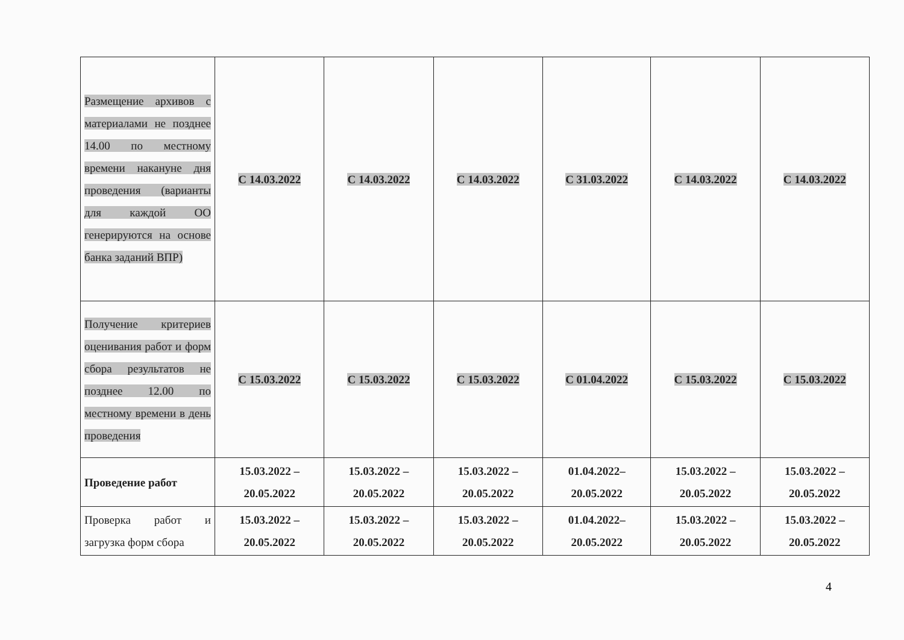| Размещение архивов с материалами не позднее 14.00 по местному времени накануне дня проведения (варианты для каждой ОО генерируются на основе банка заданий ВПР) | С 14.03.2022 | С 14.03.2022 | С 14.03.2022 | С 31.03.2022 | С 14.03.2022 | С 14.03.2022 |
| Получение критериев оценивания работ и форм сбора результатов не позднее 12.00 по местному времени в день проведения | С 15.03.2022 | С 15.03.2022 | С 15.03.2022 | С 01.04.2022 | С 15.03.2022 | С 15.03.2022 |
| Проведение работ | 15.03.2022 – 20.05.2022 | 15.03.2022 – 20.05.2022 | 15.03.2022 – 20.05.2022 | 01.04.2022– 20.05.2022 | 15.03.2022 – 20.05.2022 | 15.03.2022 – 20.05.2022 |
| Проверка работ и загрузка форм сбора | 15.03.2022 – 20.05.2022 | 15.03.2022 – 20.05.2022 | 15.03.2022 – 20.05.2022 | 01.04.2022– 20.05.2022 | 15.03.2022 – 20.05.2022 | 15.03.2022 – 20.05.2022 |
4